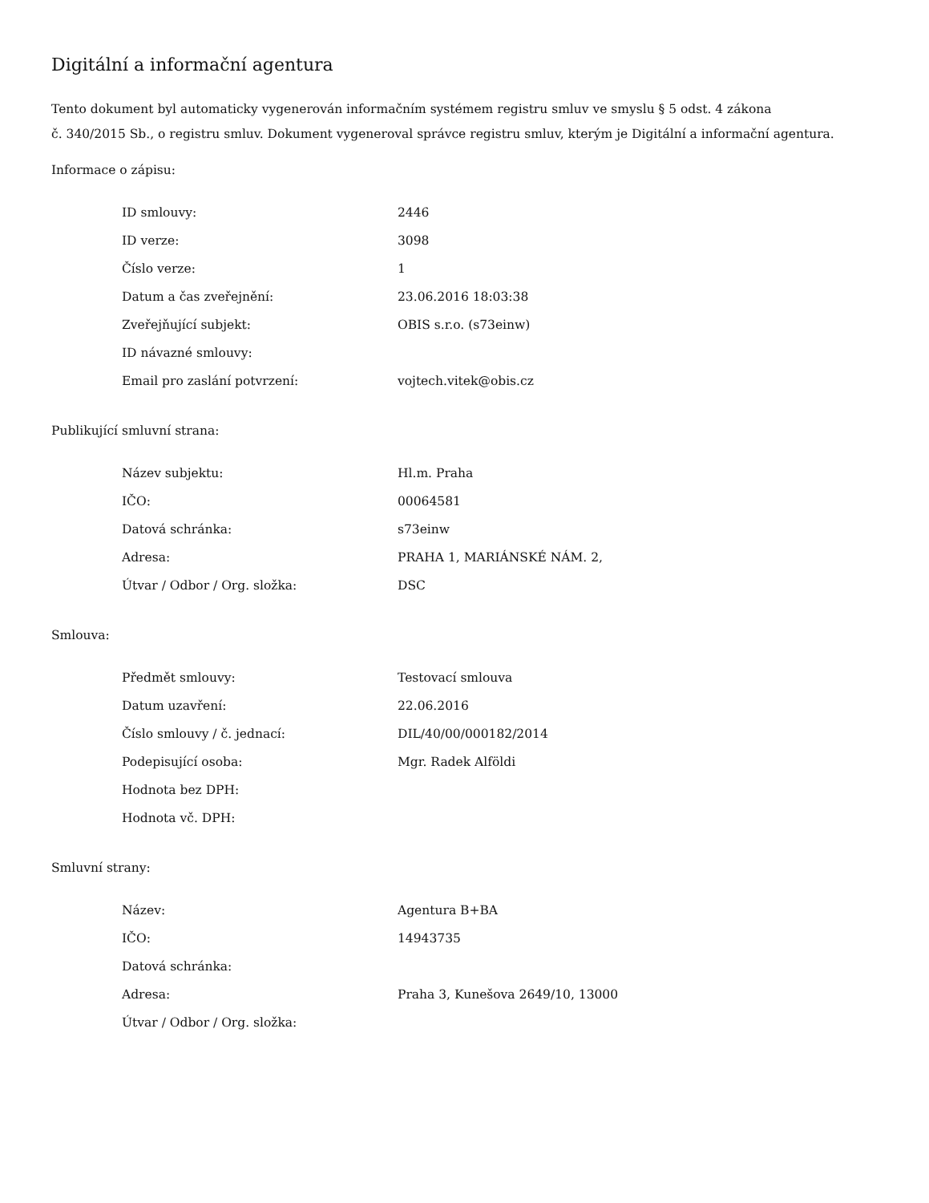Digitální a informační agentura
Tento dokument byl automaticky vygenerován informačním systémem registru smluv ve smyslu § 5 odst. 4 zákona
č. 340/2015 Sb., o registru smluv. Dokument vygeneroval správce registru smluv, kterým je Digitální a informační agentura.
Informace o zápisu:
| ID smlouvy: | 2446 |
| ID verze: | 3098 |
| Číslo verze: | 1 |
| Datum a čas zveřejnění: | 23.06.2016 18:03:38 |
| Zveřejňující subjekt: | OBIS s.r.o. (s73einw) |
| ID návazné smlouvy: | |
| Email pro zaslání potvrzení: | vojtech.vitek@obis.cz |
Publikující smluvní strana:
| Název subjektu: | Hl.m. Praha |
| IČO: | 00064581 |
| Datová schránka: | s73einw |
| Adresa: | PRAHA 1, MARIÁNSKÉ NÁM. 2, |
| Útvar / Odbor / Org. složka: | DSC |
Smlouva:
| Předmět smlouvy: | Testovací smlouva |
| Datum uzavření: | 22.06.2016 |
| Číslo smlouvy / č. jednací: | DIL/40/00/000182/2014 |
| Podepisující osoba: | Mgr. Radek Alföldi |
| Hodnota bez DPH: | |
| Hodnota vč. DPH: | |
Smluvní strany:
| Název: | Agentura B+BA |
| IČO: | 14943735 |
| Datová schránka: | |
| Adresa: | Praha 3, Kunešova 2649/10, 13000 |
| Útvar / Odbor / Org. složka: | |